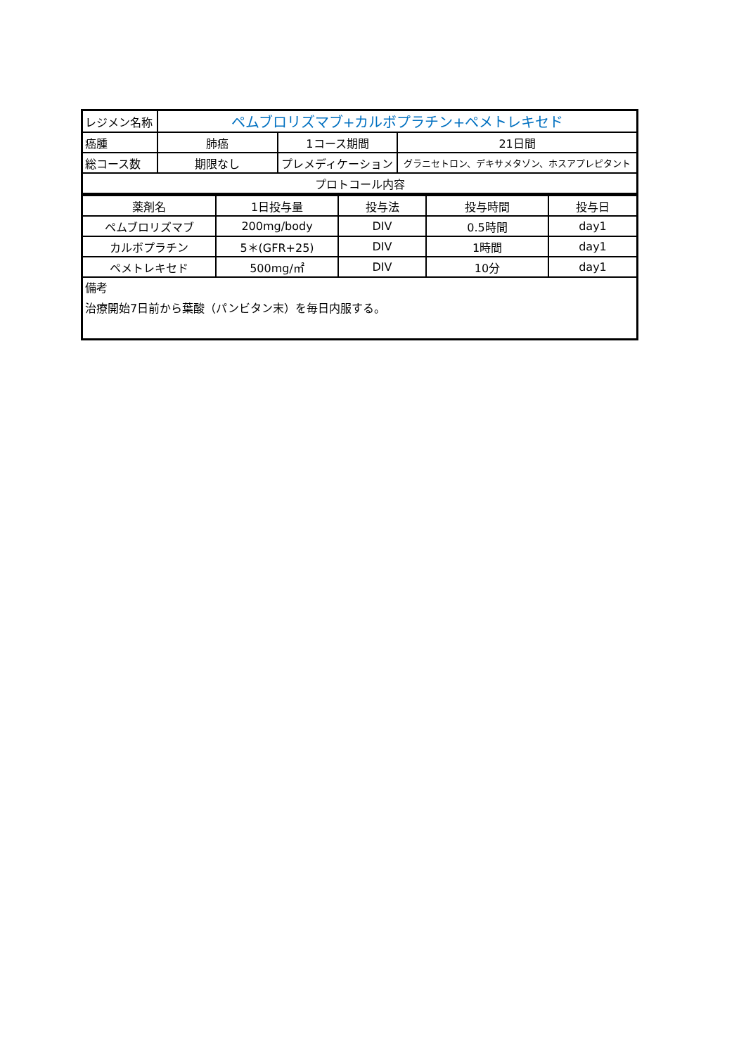| レジメン名称 | ペムブロリズマブ+カルボプラチン+ペメトレキセド | | |
| 癌腫 | 肺癌 | 1コース期間 | 21日間 |
| 総コース数 | 期限なし | プレメディケーション | グラニセトロン、デキサメタゾン、ホスアプレピタント |
| プロトコール内容 | | | |
| 薬剤名 | 1日投与量 | 投与法 | 投与時間 | 投与日 |
| ペムブロリズマブ | 200mg/body | DIV | 0.5時間 | day1 |
| カルボプラチン | 5＊(GFR+25) | DIV | 1時間 | day1 |
| ペメトレキセド | 500mg/㎡ | DIV | 10分 | day1 |
| 備考 治療開始7日前から葉酸（パンビタン末）を毎日内服する。 | | | | |